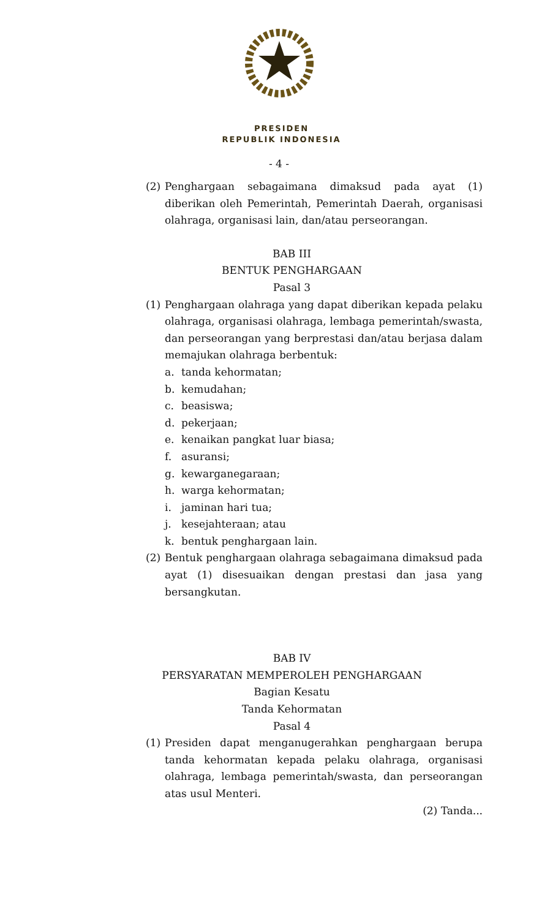PRESIDEN
REPUBLIK INDONESIA
- 4 -
(2) Penghargaan sebagaimana dimaksud pada ayat (1) diberikan oleh Pemerintah, Pemerintah Daerah, organisasi olahraga, organisasi lain, dan/atau perseorangan.
BAB III
BENTUK PENGHARGAAN
Pasal 3
(1) Penghargaan olahraga yang dapat diberikan kepada pelaku olahraga, organisasi olahraga, lembaga pemerintah/swasta, dan perseorangan yang berprestasi dan/atau berjasa dalam memajukan olahraga berbentuk:
a. tanda kehormatan;
b. kemudahan;
c. beasiswa;
d. pekerjaan;
e. kenaikan pangkat luar biasa;
f. asuransi;
g. kewarganegaraan;
h. warga kehormatan;
i. jaminan hari tua;
j. kesejahteraan; atau
k. bentuk penghargaan lain.
(2) Bentuk penghargaan olahraga sebagaimana dimaksud pada ayat (1) disesuaikan dengan prestasi dan jasa yang bersangkutan.
BAB IV
PERSYARATAN MEMPEROLEH PENGHARGAAN
Bagian Kesatu
Tanda Kehormatan
Pasal 4
(1) Presiden dapat menganugerahkan penghargaan berupa tanda kehormatan kepada pelaku olahraga, organisasi olahraga, lembaga pemerintah/swasta, dan perseorangan atas usul Menteri.
(2) Tanda...